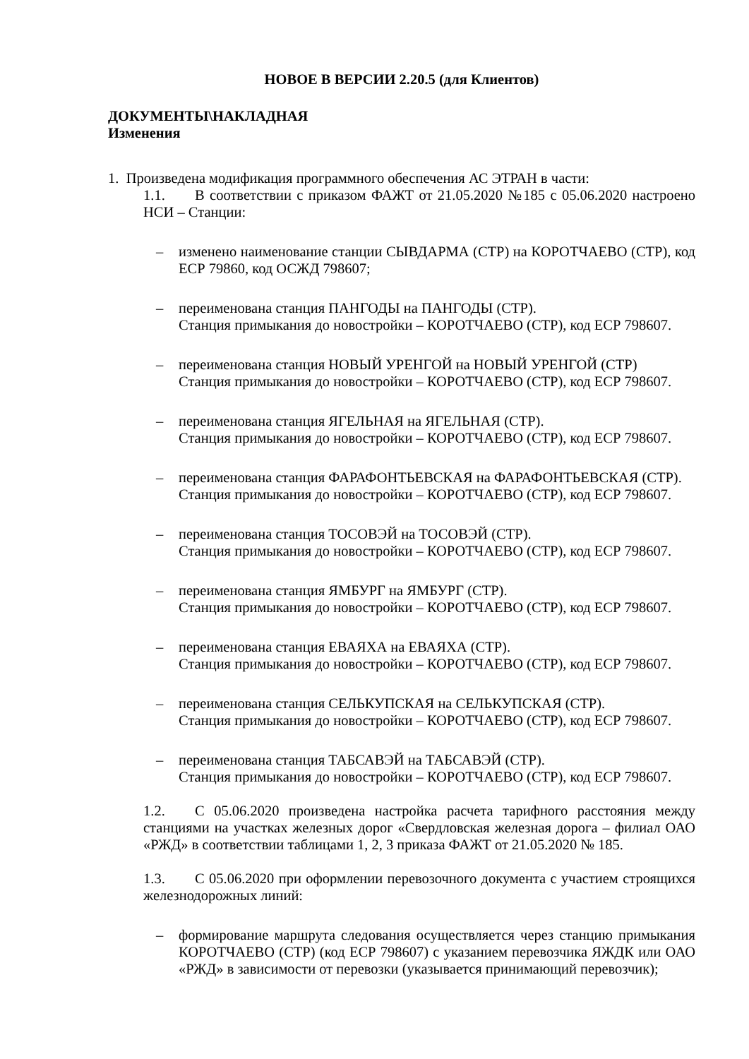НОВОЕ В ВЕРСИИ 2.20.5 (для Клиентов)
ДОКУМЕНТЫ\НАКЛАДНАЯ
Изменения
1. Произведена модификация программного обеспечения АС ЭТРАН в части:
1.1. В соответствии с приказом ФАЖТ от 21.05.2020 №185 с 05.06.2020 настроено НСИ – Станции:
– изменено наименование станции СЫВДАРМА (СТР) на КОРОТЧАЕВО (СТР), код ЕСР 79860, код ОСЖД 798607;
– переименована станция ПАНГОДЫ на ПАНГОДЫ (СТР).
Станция примыкания до новостройки – КОРОТЧАЕВО (СТР), код ЕСР 798607.
– переименована станция НОВЫЙ УРЕНГОЙ на НОВЫЙ УРЕНГОЙ (СТР)
Станция примыкания до новостройки – КОРОТЧАЕВО (СТР), код ЕСР 798607.
– переименована станция ЯГЕЛЬНАЯ на ЯГЕЛЬНАЯ (СТР).
Станция примыкания до новостройки – КОРОТЧАЕВО (СТР), код ЕСР 798607.
– переименована станция ФАРАФОНТЬЕВСКАЯ на ФАРАФОНТЬЕВСКАЯ (СТР).
Станция примыкания до новостройки – КОРОТЧАЕВО (СТР), код ЕСР 798607.
– переименована станция ТОСОВЭЙ на ТОСОВЭЙ (СТР).
Станция примыкания до новостройки – КОРОТЧАЕВО (СТР), код ЕСР 798607.
– переименована станция ЯМБУРГ на ЯМБУРГ (СТР).
Станция примыкания до новостройки – КОРОТЧАЕВО (СТР), код ЕСР 798607.
– переименована станция ЕВАЯХА на ЕВАЯХА (СТР).
Станция примыкания до новостройки – КОРОТЧАЕВО (СТР), код ЕСР 798607.
– переименована станция СЕЛЬКУПСКАЯ на СЕЛЬКУПСКАЯ (СТР).
Станция примыкания до новостройки – КОРОТЧАЕВО (СТР), код ЕСР 798607.
– переименована станция ТАБСАВЭЙ на ТАБСАВЭЙ (СТР).
Станция примыкания до новостройки – КОРОТЧАЕВО (СТР), код ЕСР 798607.
1.2. С 05.06.2020 произведена настройка расчета тарифного расстояния между станциями на участках железных дорог «Свердловская железная дорога – филиал ОАО «РЖД» в соответствии таблицами 1, 2, 3 приказа ФАЖТ от 21.05.2020 № 185.
1.3. С 05.06.2020 при оформлении перевозочного документа с участием строящихся железнодорожных линий:
– формирование маршрута следования осуществляется через станцию примыкания КОРОТЧАЕВО (СТР) (код ЕСР 798607) с указанием перевозчика ЯЖДК или ОАО «РЖД» в зависимости от перевозки (указывается принимающий перевозчик);